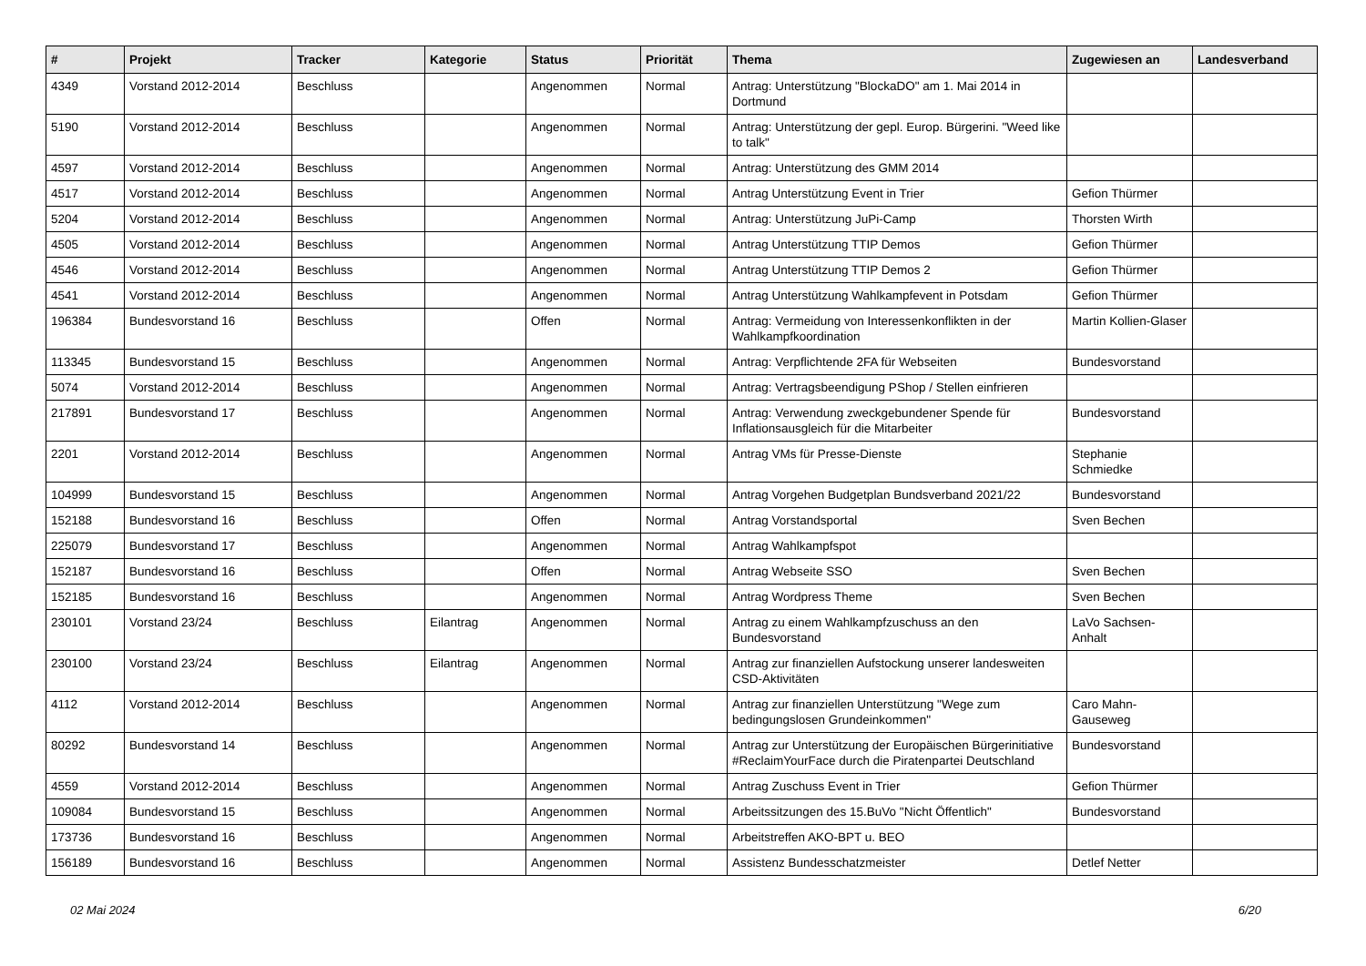| # | Projekt | Tracker | Kategorie | Status | Priorität | Thema | Zugewiesen an | Landesverband |
| --- | --- | --- | --- | --- | --- | --- | --- | --- |
| 4349 | Vorstand 2012-2014 | Beschluss | | Angenommen | Normal | Antrag: Unterstützung "BlockaDO" am 1. Mai 2014 in Dortmund | | |
| 5190 | Vorstand 2012-2014 | Beschluss | | Angenommen | Normal | Antrag: Unterstützung der gepl. Europ. Bürgerini. "Weed like to talk" | | |
| 4597 | Vorstand 2012-2014 | Beschluss | | Angenommen | Normal | Antrag: Unterstützung des GMM 2014 | | |
| 4517 | Vorstand 2012-2014 | Beschluss | | Angenommen | Normal | Antrag Unterstützung Event in Trier | Gefion Thürmer | |
| 5204 | Vorstand 2012-2014 | Beschluss | | Angenommen | Normal | Antrag: Unterstützung JuPi-Camp | Thorsten Wirth | |
| 4505 | Vorstand 2012-2014 | Beschluss | | Angenommen | Normal | Antrag Unterstützung TTIP Demos | Gefion Thürmer | |
| 4546 | Vorstand 2012-2014 | Beschluss | | Angenommen | Normal | Antrag Unterstützung TTIP Demos 2 | Gefion Thürmer | |
| 4541 | Vorstand 2012-2014 | Beschluss | | Angenommen | Normal | Antrag Unterstützung Wahlkampfevent in Potsdam | Gefion Thürmer | |
| 196384 | Bundesvorstand 16 | Beschluss | | Offen | Normal | Antrag: Vermeidung von Interessenkonflikten in der Wahlkampfkoordination | Martin Kollien-Glaser | |
| 113345 | Bundesvorstand 15 | Beschluss | | Angenommen | Normal | Antrag: Verpflichtende 2FA für Webseiten | Bundesvorstand | |
| 5074 | Vorstand 2012-2014 | Beschluss | | Angenommen | Normal | Antrag: Vertragsbeendigung PShop / Stellen einfrieren | | |
| 217891 | Bundesvorstand 17 | Beschluss | | Angenommen | Normal | Antrag: Verwendung zweckgebundener Spende für Inflationsausgleich für die Mitarbeiter | Bundesvorstand | |
| 2201 | Vorstand 2012-2014 | Beschluss | | Angenommen | Normal | Antrag VMs für Presse-Dienste | Stephanie Schmiedke | |
| 104999 | Bundesvorstand 15 | Beschluss | | Angenommen | Normal | Antrag Vorgehen Budgetplan Bundsverband 2021/22 | Bundesvorstand | |
| 152188 | Bundesvorstand 16 | Beschluss | | Offen | Normal | Antrag Vorstandsportal | Sven Bechen | |
| 225079 | Bundesvorstand 17 | Beschluss | | Angenommen | Normal | Antrag Wahlkampfspot | | |
| 152187 | Bundesvorstand 16 | Beschluss | | Offen | Normal | Antrag Webseite SSO | Sven Bechen | |
| 152185 | Bundesvorstand 16 | Beschluss | | Angenommen | Normal | Antrag Wordpress Theme | Sven Bechen | |
| 230101 | Vorstand 23/24 | Beschluss | Eilantrag | Angenommen | Normal | Antrag zu einem Wahlkampfzuschuss an den Bundesvorstand | LaVo Sachsen-Anhalt | |
| 230100 | Vorstand 23/24 | Beschluss | Eilantrag | Angenommen | Normal | Antrag zur finanziellen Aufstockung unserer landesweiten CSD-Aktivitäten | | |
| 4112 | Vorstand 2012-2014 | Beschluss | | Angenommen | Normal | Antrag zur finanziellen Unterstützung "Wege zum bedingungslosen Grundeinkommen" | Caro Mahn-Gauseweg | |
| 80292 | Bundesvorstand 14 | Beschluss | | Angenommen | Normal | Antrag zur Unterstützung der Europäischen Bürgerinitiative #ReclaimYourFace durch die Piratenpartei Deutschland | Bundesvorstand | |
| 4559 | Vorstand 2012-2014 | Beschluss | | Angenommen | Normal | Antrag Zuschuss Event in Trier | Gefion Thürmer | |
| 109084 | Bundesvorstand 15 | Beschluss | | Angenommen | Normal | Arbeitssitzungen des 15.BuVo "Nicht Öffentlich" | Bundesvorstand | |
| 173736 | Bundesvorstand 16 | Beschluss | | Angenommen | Normal | Arbeitstreffen AKO-BPT u. BEO | | |
| 156189 | Bundesvorstand 16 | Beschluss | | Angenommen | Normal | Assistenz Bundesschatzmeister | Detlef Netter | |
02 Mai 2024 6/20